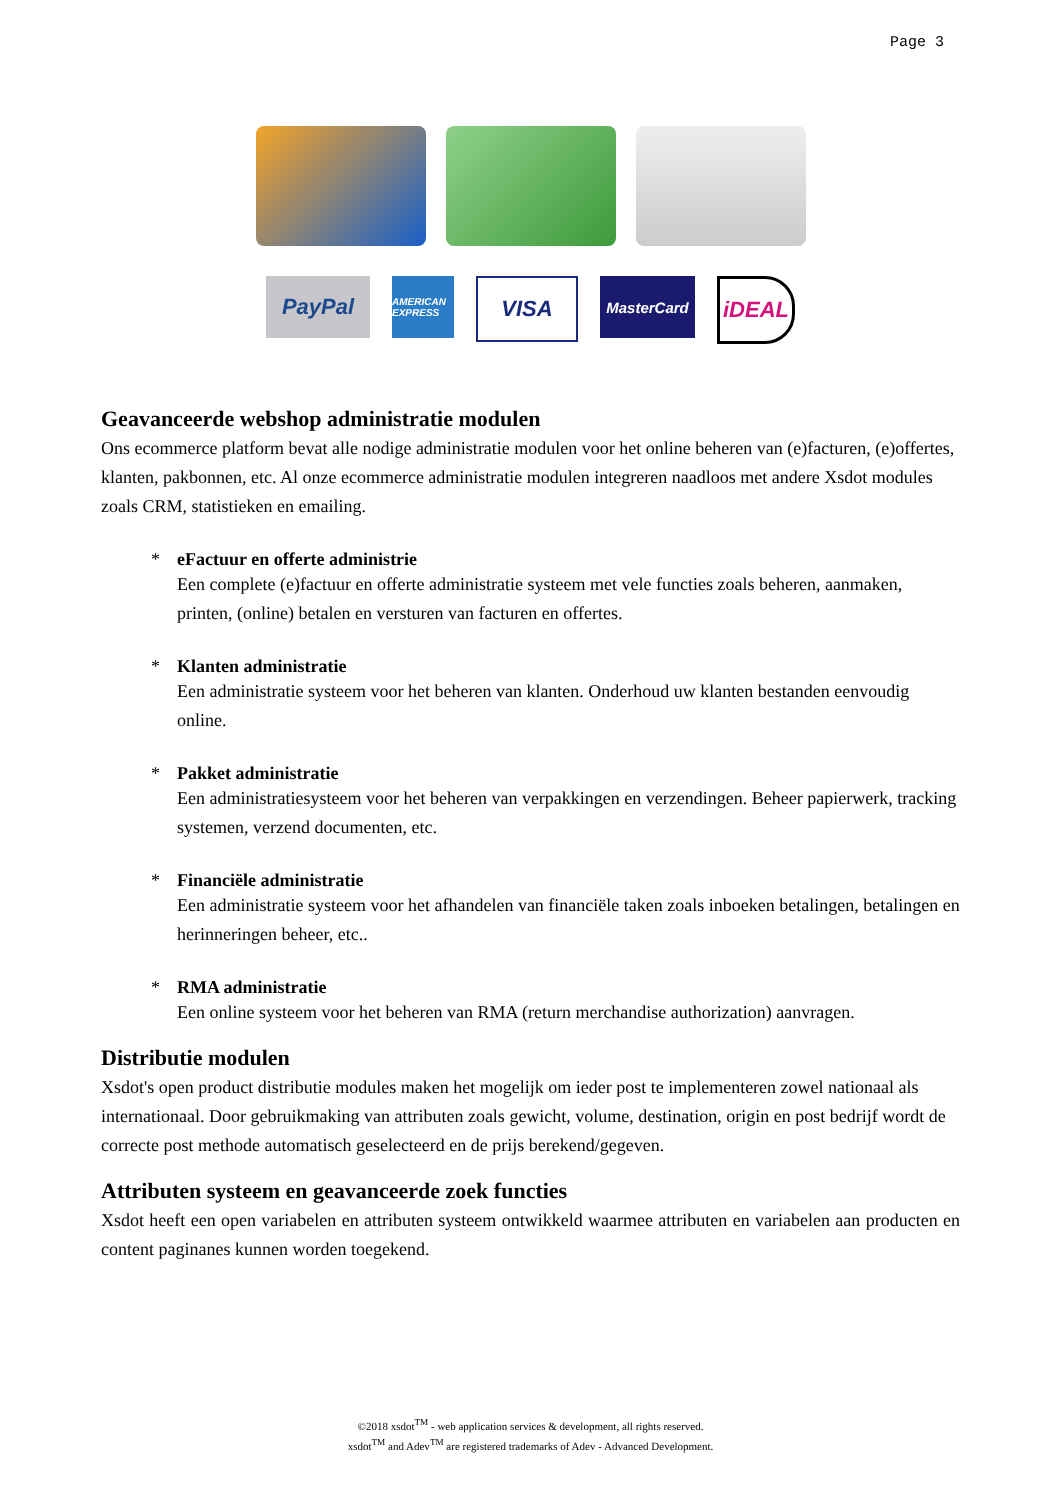Page 3
PayPal
AMERICAN EXPRESS
VISA
MasterCard
iDEAL
Geavanceerde webshop administratie modulen
Ons ecommerce platform bevat alle nodige administratie modulen voor het online beheren van (e)facturen, (e)offertes, klanten, pakbonnen, etc. Al onze ecommerce administratie modulen integreren naadloos met andere Xsdot modules zoals CRM, statistieken en emailing.
* eFactuur en offerte administrie
Een complete (e)factuur en offerte administratie systeem met vele functies zoals beheren, aanmaken, printen, (online) betalen en versturen van facturen en offertes.
* Klanten administratie
Een administratie systeem voor het beheren van klanten. Onderhoud uw klanten bestanden eenvoudig online.
* Pakket administratie
Een administratiesysteem voor het beheren van verpakkingen en verzendingen. Beheer papierwerk, tracking systemen, verzend documenten, etc.
* Financiële administratie
Een administratie systeem voor het afhandelen van financiële taken zoals inboeken betalingen, betalingen en herinneringen beheer, etc..
* RMA administratie
Een online systeem voor het beheren van RMA (return merchandise authorization) aanvragen.
Distributie modulen
Xsdot's open product distributie modules maken het mogelijk om ieder post te implementeren zowel nationaal als internationaal. Door gebruikmaking van attributen zoals gewicht, volume, destination, origin en post bedrijf wordt de correcte post methode automatisch geselecteerd en de prijs berekend/gegeven.
Attributen systeem en geavanceerde zoek functies
Xsdot heeft een open variabelen en attributen systeem ontwikkeld waarmee attributen en variabelen aan producten en content paginanes kunnen worden toegekend.
©2018 xsdot<sup>TM</sup> - web application services & development, all rights reserved.
xsdot<sup>TM</sup> and Adev<sup>TM</sup> are registered trademarks of Adev - Advanced Development.